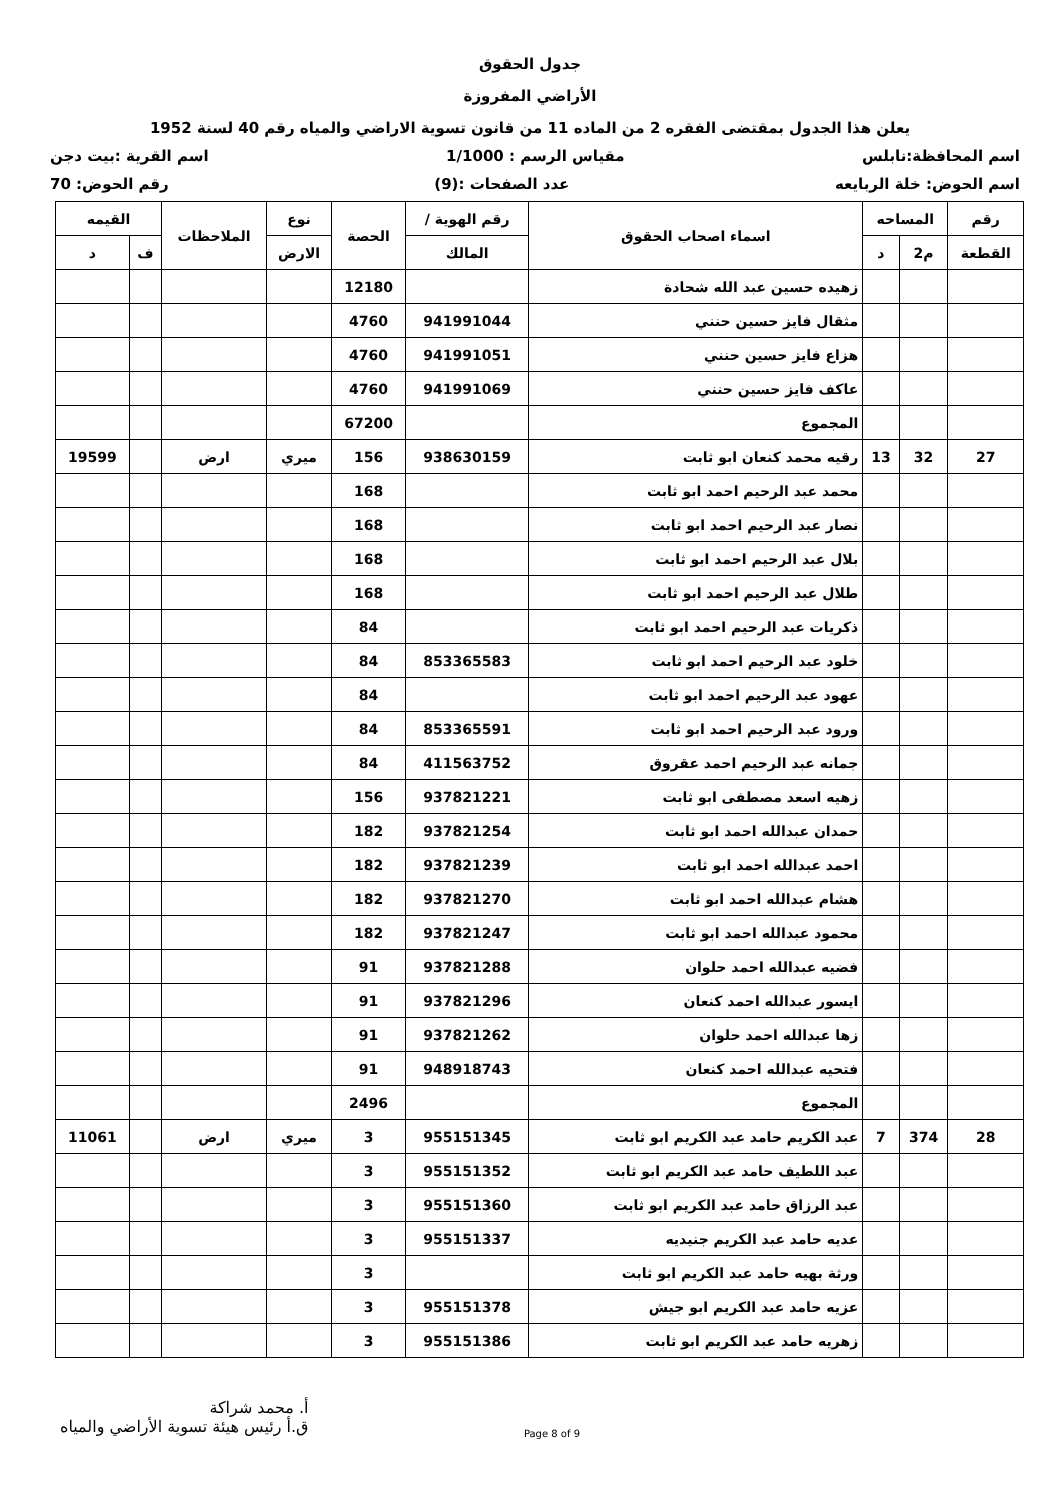جدول الحقوق
الأراضي المفروزة
يعلن هذا الجدول بمقتضى الفقره 2 من الماده 11 من قانون تسوية الاراضي والمياه رقم 40 لسنة 1952
اسم المحافظة:نابلس مقياس الرسم : 1/1000 اسم القرية :بيت دجن
اسم الحوض: خلة الربايعه عدد الصفحات :(9) رقم الحوض: 70
| رقم | المساحه | | اسماء اصحاب الحقوق | رقم الهوية / | الحصة | نوع | الملاحظات | القيمه | |
| --- | --- | --- | --- | --- | --- | --- | --- | --- | --- |
| القطعة | م2 | د | | المالك | | الارض | | ف | د |
| | | | زهيده حسين عبد الله شحادة | | 12180 | | | | |
| | | | مثقال فايز حسين حنني | 941991044 | 4760 | | | | |
| | | | هزاع فايز حسين حنني | 941991051 | 4760 | | | | |
| | | | عاكف فايز حسين حنني | 941991069 | 4760 | | | | |
| | | | المجموع | | 67200 | | | | |
| 27 | 32 | 13 | رقيه محمد كنعان ابو ثابت | 938630159 | 156 | ميري | ارض | | 19599 |
| | | | محمد عبد الرحيم احمد ابو ثابت | | 168 | | | | |
| | | | نصار عبد الرحيم احمد ابو ثابت | | 168 | | | | |
| | | | بلال عبد الرحيم احمد ابو ثابت | | 168 | | | | |
| | | | طلال عبد الرحيم احمد ابو ثابت | | 168 | | | | |
| | | | ذكريات عبد الرحيم احمد ابو ثابت | | 84 | | | | |
| | | | خلود عبد الرحيم احمد ابو ثابت | 853365583 | 84 | | | | |
| | | | عهود عبد الرحيم احمد ابو ثابت | | 84 | | | | |
| | | | ورود عبد الرحيم احمد ابو ثابت | 853365591 | 84 | | | | |
| | | | جمانه عبد الرحيم احمد عقروق | 411563752 | 84 | | | | |
| | | | زهيه اسعد مصطفى ابو ثابت | 937821221 | 156 | | | | |
| | | | حمدان عبدالله احمد ابو ثابت | 937821254 | 182 | | | | |
| | | | احمد عبدالله احمد ابو ثابت | 937821239 | 182 | | | | |
| | | | هشام عبدالله احمد ابو ثابت | 937821270 | 182 | | | | |
| | | | محمود عبدالله احمد ابو ثابت | 937821247 | 182 | | | | |
| | | | فضيه عبدالله احمد حلوان | 937821288 | 91 | | | | |
| | | | ايسور عبدالله احمد كنعان | 937821296 | 91 | | | | |
| | | | زها عبدالله احمد حلوان | 937821262 | 91 | | | | |
| | | | فتحيه عبدالله احمد كنعان | 948918743 | 91 | | | | |
| | | | المجموع | | 2496 | | | | |
| 28 | 374 | 7 | عبد الكريم حامد عبد الكريم ابو ثابت | 955151345 | 3 | ميري | ارض | | 11061 |
| | | | عبد اللطيف حامد عبد الكريم ابو ثابت | 955151352 | 3 | | | | |
| | | | عبد الرزاق حامد عبد الكريم ابو ثابت | 955151360 | 3 | | | | |
| | | | عديه حامد عبد الكريم جنيديه | 955151337 | 3 | | | | |
| | | | ورثة بهيه حامد عبد الكريم ابو ثابت | | 3 | | | | |
| | | | عزيه حامد عبد الكريم ابو جيش | 955151378 | 3 | | | | |
| | | | زهريه حامد عبد الكريم ابو ثابت | 955151386 | 3 | | | | |
أ. محمد شراكة
ق.أ رئيس هيئة تسوية الأراضي والمياه
Page 8 of 9